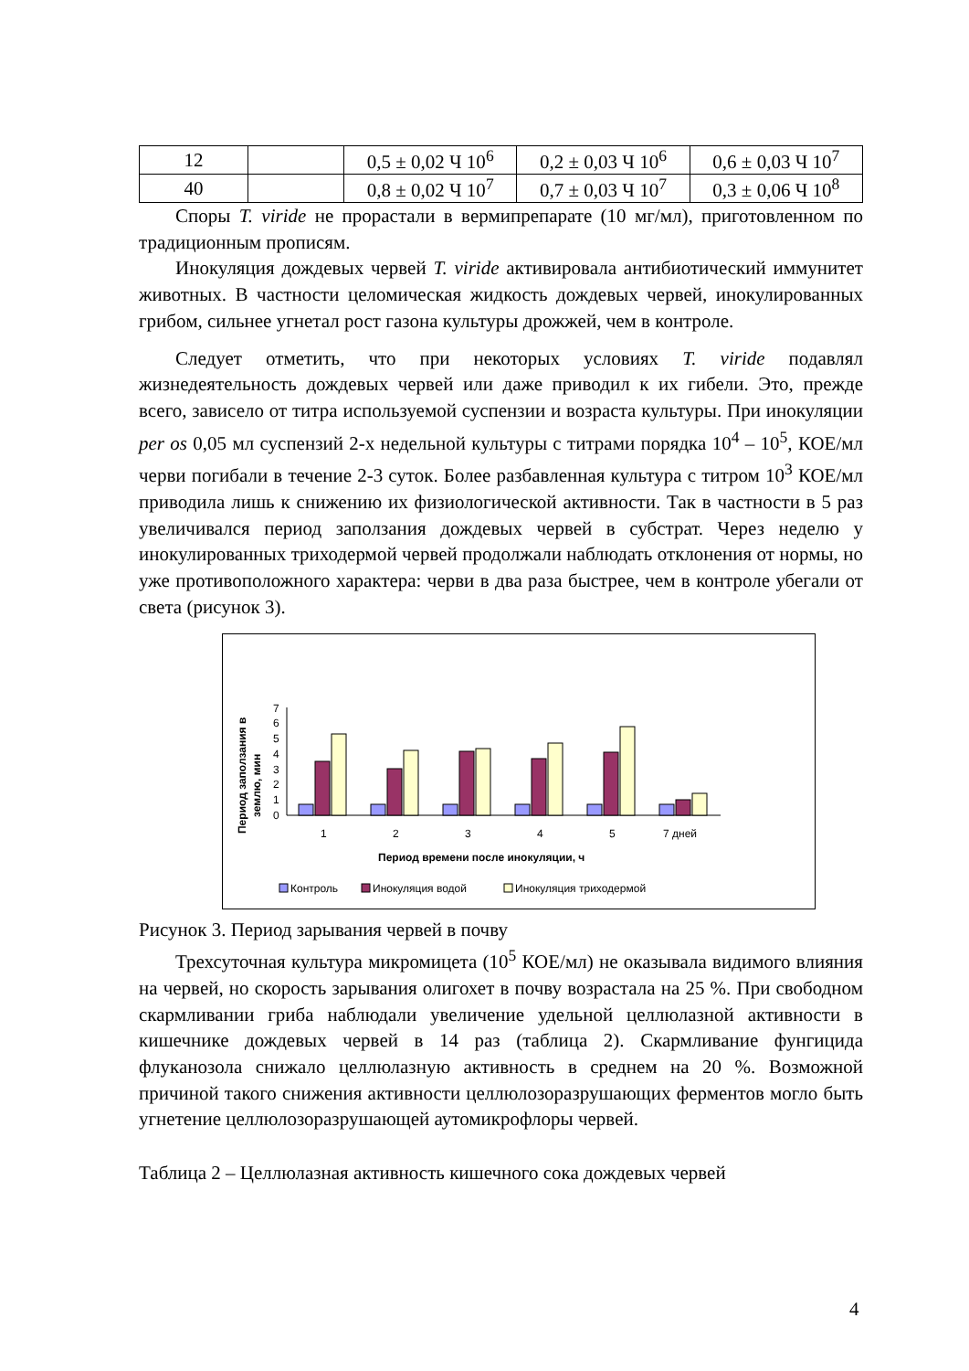| 12 | | 0,5 ± 0,02 Ч 10<sup>6</sup> | 0,2 ± 0,03 Ч 10<sup>6</sup> | 0,6 ± 0,03 Ч 10<sup>7</sup> |
| 40 | | 0,8 ± 0,02 Ч 10<sup>7</sup> | 0,7 ± 0,03 Ч 10<sup>7</sup> | 0,3 ± 0,06 Ч 10<sup>8</sup> |
Споры T. viride не прорастали в вермипрепарате (10 мг/мл), приготовленном по традиционным прописям.
Инокуляция дождевых червей T. viride активировала антибиотический иммунитет животных. В частности целомическая жидкость дождевых червей, инокулированных грибом, сильнее угнетал рост газона культуры дрожжей, чем в контроле.
Следует отметить, что при некоторых условиях T. viride подавлял жизнедеятельность дождевых червей или даже приводил к их гибели. Это, прежде всего, зависело от титра используемой суспензии и возраста культуры. При инокуляции per os 0,05 мл суспензий 2-х недельной культуры с титрами порядка 10<sup>4</sup> – 10<sup>5</sup>, КОЕ/мл черви погибали в течение 2-3 суток. Более разбавленная культура с титром 10<sup>3</sup> КОЕ/мл приводила лишь к снижению их физиологической активности. Так в частности в 5 раз увеличивался период заползания дождевых червей в субстрат. Через неделю у инокулированных триходермой червей продолжали наблюдать отклонения от нормы, но уже противоположного характера: черви в два раза быстрее, чем в контроле убегали от света (рисунок 3).
Период заползания в
землю, мин
0
1
2
3
4
5
6
7
1
2
3
4
5
7 дней
Период времени после инокуляции, ч
Контроль
Инокуляция водой
Инокуляция триходермой
Рисунок 3. Период зарывания червей в почву
Трехсуточная культура микромицета (10<sup>5</sup> КОЕ/мл) не оказывала видимого влияния на червей, но скорость зарывания олигохет в почву возрастала на 25 %. При свободном скармливании гриба наблюдали увеличение удельной целлюлазной активности в кишечнике дождевых червей в 14 раз (таблица 2). Скармливание фунгицида флуканозола снижало целлюлазную активность в среднем на 20 %. Возможной причиной такого снижения активности целлюлозоразрушающих ферментов могло быть угнетение целлюлозоразрушающей аутомикрофлоры червей.
Таблица 2 – Целлюлазная активность кишечного сока дождевых червей
4